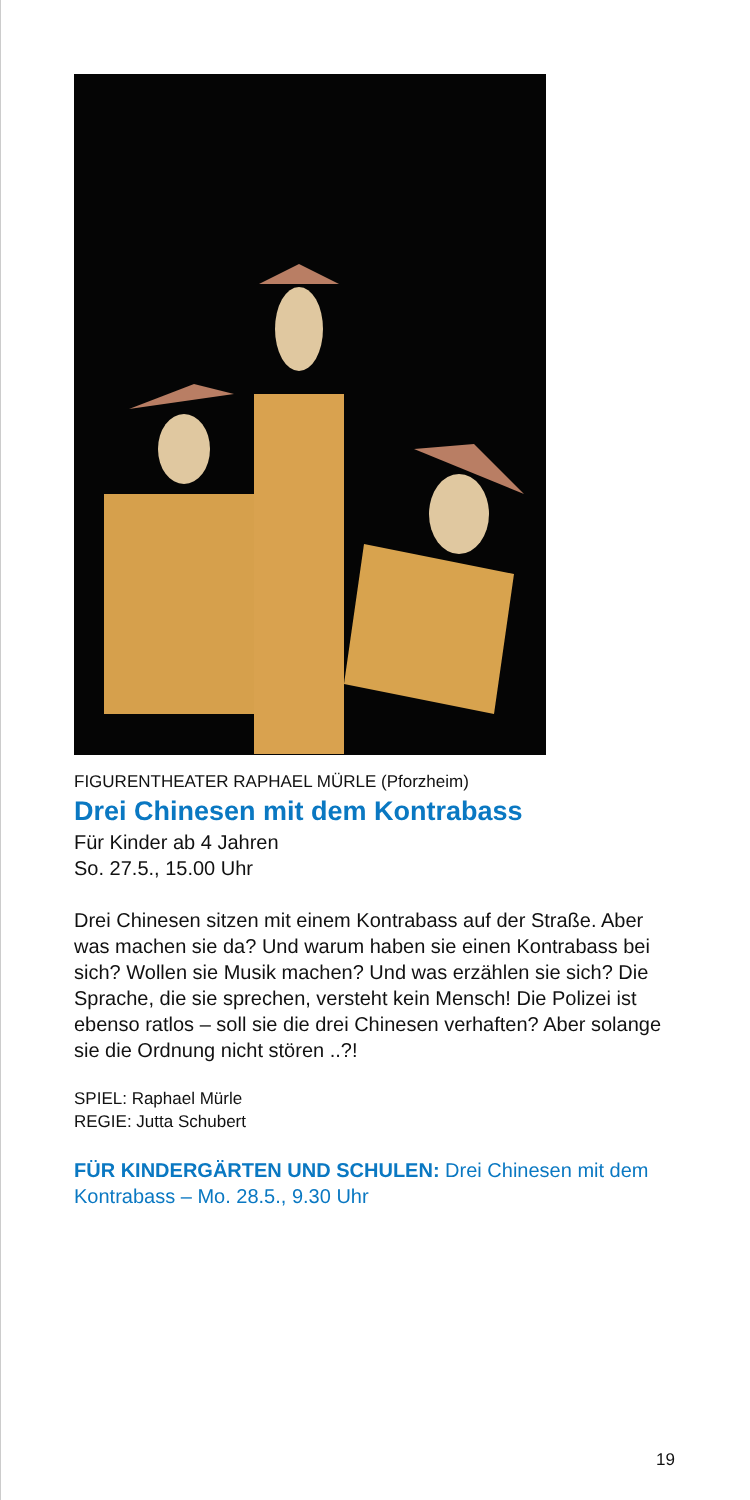FIGURENTHEATER RAPHAEL MÜRLE (Pforzheim)
Drei Chinesen mit dem Kontrabass
Für Kinder ab 4 Jahren
So. 27.5., 15.00 Uhr
Drei Chinesen sitzen mit einem Kontrabass auf der Straße. Aber was machen sie da? Und warum haben sie einen Kontrabass bei sich? Wollen sie Musik machen? Und was erzählen sie sich? Die Sprache, die sie sprechen, versteht kein Mensch! Die Polizei ist ebenso ratlos – soll sie die drei Chinesen verhaften? Aber solange sie die Ordnung nicht stören ..?!
SPIEL: Raphael Mürle
REGIE: Jutta Schubert
FÜR KINDERGÄRTEN UND SCHULEN: Drei Chinesen mit dem Kontrabass – Mo. 28.5., 9.30 Uhr
19